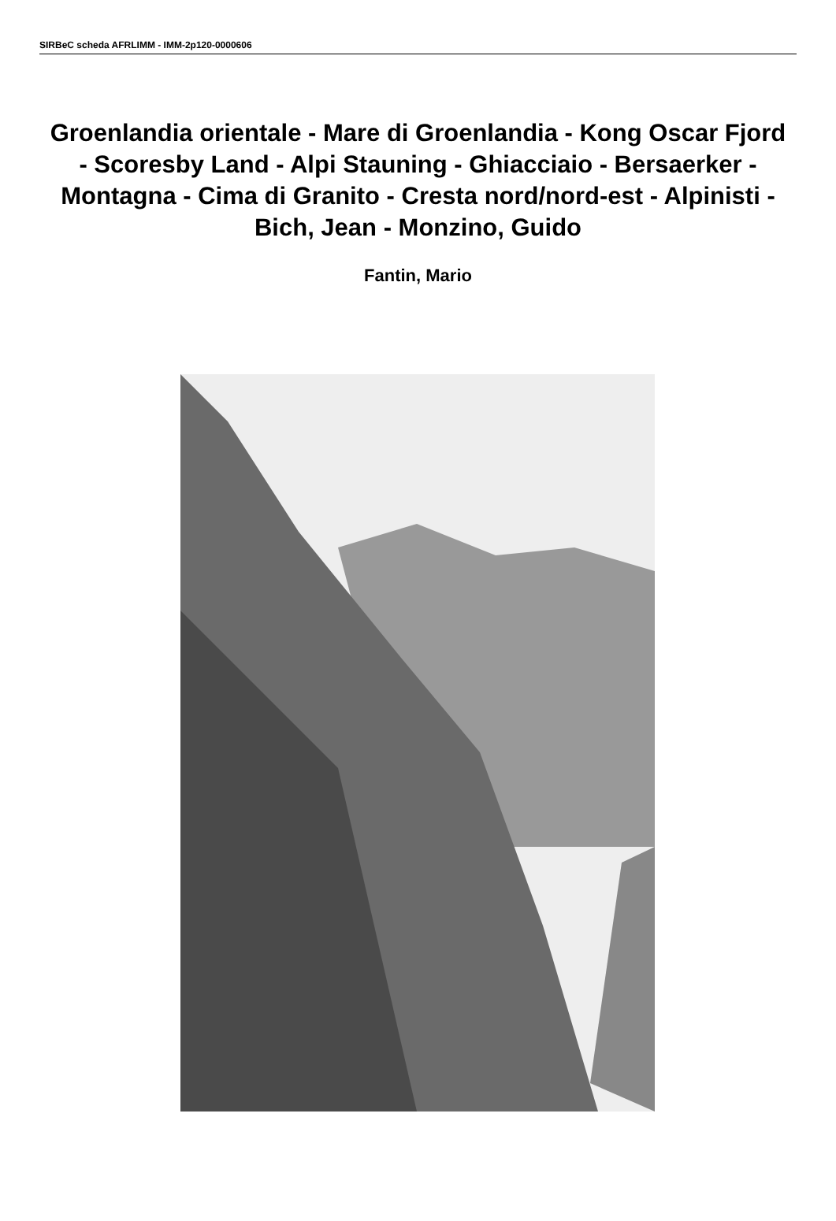SIRBeC scheda AFRLIMM - IMM-2p120-0000606
Groenlandia orientale - Mare di Groenlandia - Kong Oscar Fjord - Scoresby Land - Alpi Stauning - Ghiacciaio - Bersaerker - Montagna - Cima di Granito - Cresta nord/nord-est - Alpinisti - Bich, Jean - Monzino, Guido
Fantin, Mario